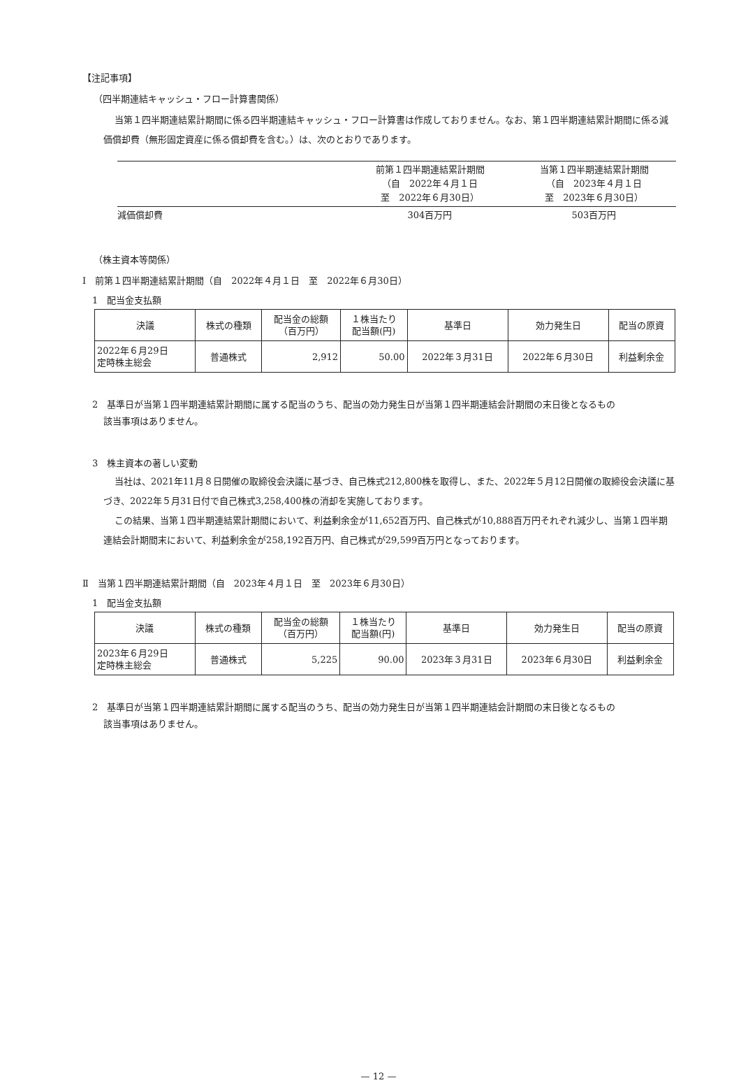【注記事項】
（四半期連結キャッシュ・フロー計算書関係）
当第１四半期連結累計期間に係る四半期連結キャッシュ・フロー計算書は作成しておりません。なお、第１四半期連結累計期間に係る減価償却費（無形固定資産に係る償却費を含む。）は、次のとおりであります。
| | 前第１四半期連結累計期間 （自 2022年４月１日 至 2022年６月30日） | 当第１四半期連結累計期間 （自 2023年４月１日 至 2023年６月30日） |
| 減価償却費 | 304百万円 | 503百万円 |
（株主資本等関係）
Ⅰ　前第１四半期連結累計期間（自　2022年４月１日　至　2022年６月30日）
1　配当金支払額
| 決議 | 株式の種類 | 配当金の総額 （百万円） | １株当たり 配当額(円) | 基準日 | 効力発生日 | 配当の原資 |
| 2022年６月29日 定時株主総会 | 普通株式 | 2,912 | 50.00 | 2022年３月31日 | 2022年６月30日 | 利益剰余金 |
2　基準日が当第１四半期連結累計期間に属する配当のうち、配当の効力発生日が当第１四半期連結会計期間の末日後となるもの
該当事項はありません。
3　株主資本の著しい変動
当社は、2021年11月８日開催の取締役会決議に基づき、自己株式212,800株を取得し、また、2022年５月12日開催の取締役会決議に基づき、2022年５月31日付で自己株式3,258,400株の消却を実施しております。
この結果、当第１四半期連結累計期間において、利益剰余金が11,652百万円、自己株式が10,888百万円それぞれ減少し、当第１四半期連結会計期間末において、利益剰余金が258,192百万円、自己株式が29,599百万円となっております。
Ⅱ　当第１四半期連結累計期間（自　2023年４月１日　至　2023年６月30日）
1　配当金支払額
| 決議 | 株式の種類 | 配当金の総額 （百万円） | １株当たり 配当額(円) | 基準日 | 効力発生日 | 配当の原資 |
| 2023年６月29日 定時株主総会 | 普通株式 | 5,225 | 90.00 | 2023年３月31日 | 2023年６月30日 | 利益剰余金 |
2　基準日が当第１四半期連結累計期間に属する配当のうち、配当の効力発生日が当第１四半期連結会計期間の末日後となるもの
該当事項はありません。
— 12 —